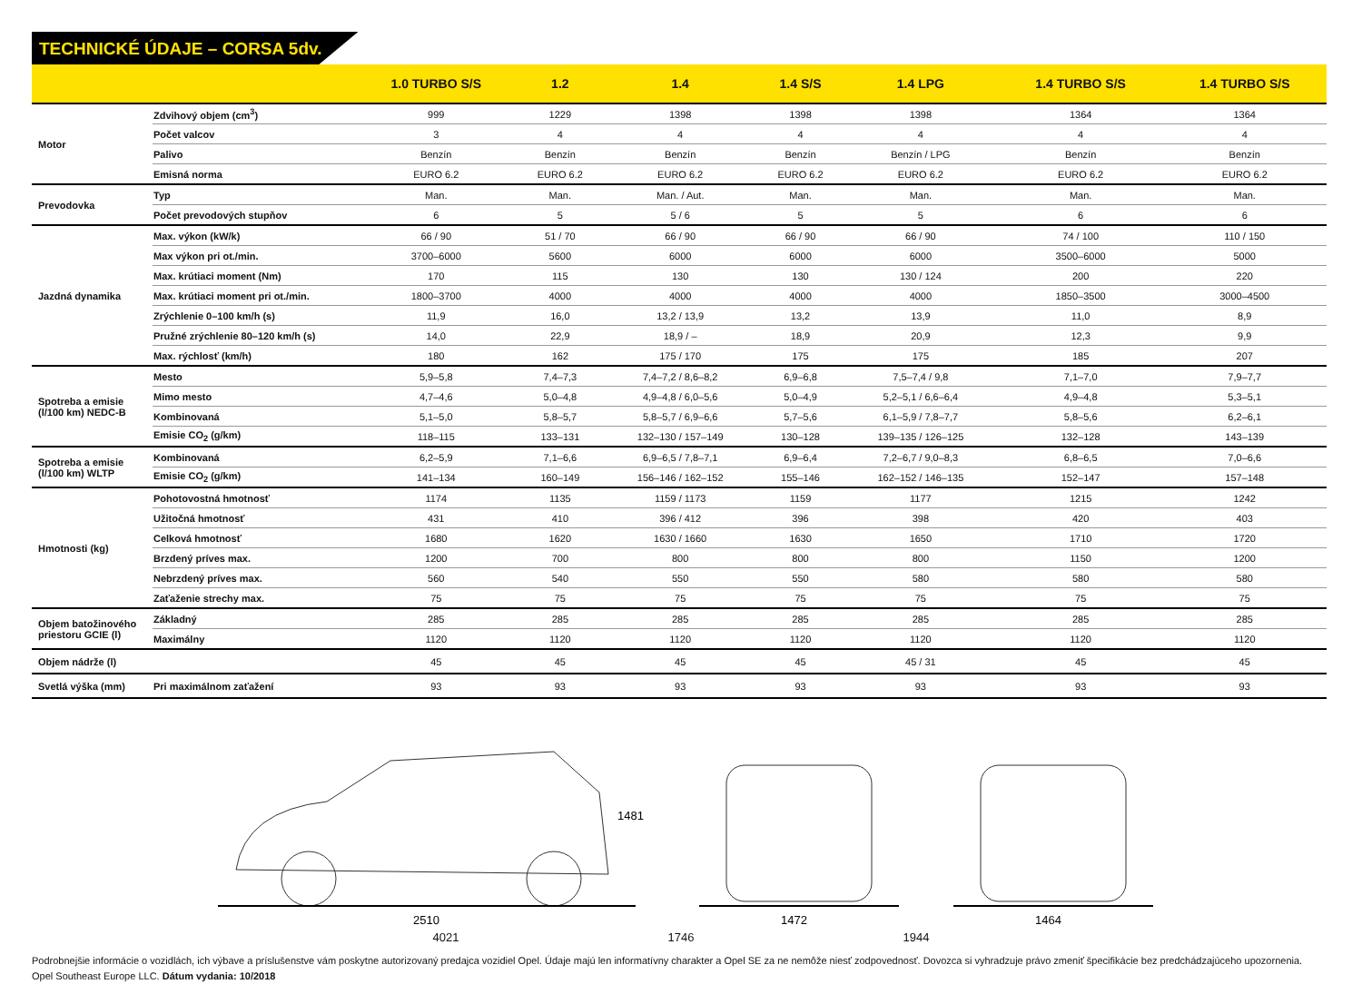TECHNICKÉ ÚDAJE – CORSA 5dv.
| | | 1.0 TURBO S/S | 1.2 | 1.4 | 1.4 S/S | 1.4 LPG | 1.4 TURBO S/S | 1.4 TURBO S/S |
| --- | --- | --- | --- | --- | --- | --- | --- | --- |
| Motor | Zdvihový objem (cm<sup>3</sup>) | 999 | 1229 | 1398 | 1398 | 1398 | 1364 | 1364 |
| | Počet valcov | 3 | 4 | 4 | 4 | 4 | 4 | 4 |
| | Palivo | Benzín | Benzín | Benzín | Benzín | Benzín / LPG | Benzín | Benzín |
| | Emisná norma | EURO 6.2 | EURO 6.2 | EURO 6.2 | EURO 6.2 | EURO 6.2 | EURO 6.2 | EURO 6.2 |
| Prevodovka | Typ | Man. | Man. | Man. / Aut. | Man. | Man. | Man. | Man. |
| | Počet prevodových stupňov | 6 | 5 | 5 / 6 | 5 | 5 | 6 | 6 |
| Jazdná dynamika | Max. výkon (kW/k) | 66 / 90 | 51 / 70 | 66 / 90 | 66 / 90 | 66 / 90 | 74 / 100 | 110 / 150 |
| | Max výkon pri ot./min. | 3700–6000 | 5600 | 6000 | 6000 | 6000 | 3500–6000 | 5000 |
| | Max. krútiaci moment (Nm) | 170 | 115 | 130 | 130 | 130 / 124 | 200 | 220 |
| | Max. krútiaci moment pri ot./min. | 1800–3700 | 4000 | 4000 | 4000 | 4000 | 1850–3500 | 3000–4500 |
| | Zrýchlenie 0–100 km/h (s) | 11,9 | 16,0 | 13,2 / 13,9 | 13,2 | 13,9 | 11,0 | 8,9 |
| | Pružné zrýchlenie 80–120 km/h (s) | 14,0 | 22,9 | 18,9 / – | 18,9 | 20,9 | 12,3 | 9,9 |
| | Max. rýchlosť (km/h) | 180 | 162 | 175 / 170 | 175 | 175 | 185 | 207 |
| Spotreba a emisie (l/100 km) NEDC-B | Mesto | 5,9–5,8 | 7,4–7,3 | 7,4–7,2 / 8,6–8,2 | 6,9–6,8 | 7,5–7,4 / 9,8 | 7,1–7,0 | 7,9–7,7 |
| | Mimo mesto | 4,7–4,6 | 5,0–4,8 | 4,9–4,8 / 6,0–5,6 | 5,0–4,9 | 5,2–5,1 / 6,6–6,4 | 4,9–4,8 | 5,3–5,1 |
| | Kombinovaná | 5,1–5,0 | 5,8–5,7 | 5,8–5,7 / 6,9–6,6 | 5,7–5,6 | 6,1–5,9 / 7,8–7,7 | 5,8–5,6 | 6,2–6,1 |
| | Emisie CO<sub>2</sub> (g/km) | 118–115 | 133–131 | 132–130 / 157–149 | 130–128 | 139–135 / 126–125 | 132–128 | 143–139 |
| Spotreba a emisie (l/100 km) WLTP | Kombinovaná | 6,2–5,9 | 7,1–6,6 | 6,9–6,5 / 7,8–7,1 | 6,9–6,4 | 7,2–6,7 / 9,0–8,3 | 6,8–6,5 | 7,0–6,6 |
| | Emisie CO<sub>2</sub> (g/km) | 141–134 | 160–149 | 156–146 / 162–152 | 155–146 | 162–152 / 146–135 | 152–147 | 157–148 |
| Hmotnosti (kg) | Pohotovostná hmotnosť | 1174 | 1135 | 1159 / 1173 | 1159 | 1177 | 1215 | 1242 |
| | Užitočná hmotnosť | 431 | 410 | 396 / 412 | 396 | 398 | 420 | 403 |
| | Celková hmotnosť | 1680 | 1620 | 1630 / 1660 | 1630 | 1650 | 1710 | 1720 |
| | Brzdený príves max. | 1200 | 700 | 800 | 800 | 800 | 1150 | 1200 |
| | Nebrzdený príves max. | 560 | 540 | 550 | 550 | 580 | 580 | 580 |
| | Zaťaženie strechy max. | 75 | 75 | 75 | 75 | 75 | 75 | 75 |
| Objem batožinového priestoru GCIE (l) | Základný | 285 | 285 | 285 | 285 | 285 | 285 | 285 |
| | Maximálny | 1120 | 1120 | 1120 | 1120 | 1120 | 1120 | 1120 |
| Objem nádrže (l) | | 45 | 45 | 45 | 45 | 45 / 31 | 45 | 45 |
| Svetlá výška (mm) | Pri maximálnom zaťažení | 93 | 93 | 93 | 93 | 93 | 93 | 93 |
1481
2510
1472
1464
4021 1746 1944
Podrobnejšie informácie o vozidlách, ich výbave a príslušenstve vám poskytne autorizovaný predajca vozidiel Opel. Údaje majú len informatívny charakter a Opel SE za ne nemôže niesť zodpovednosť. Dovozca si vyhradzuje právo zmeniť špecifikácie bez predchádzajúceho upozornenia.
Opel Southeast Europe LLC. Dátum vydania: 10/2018